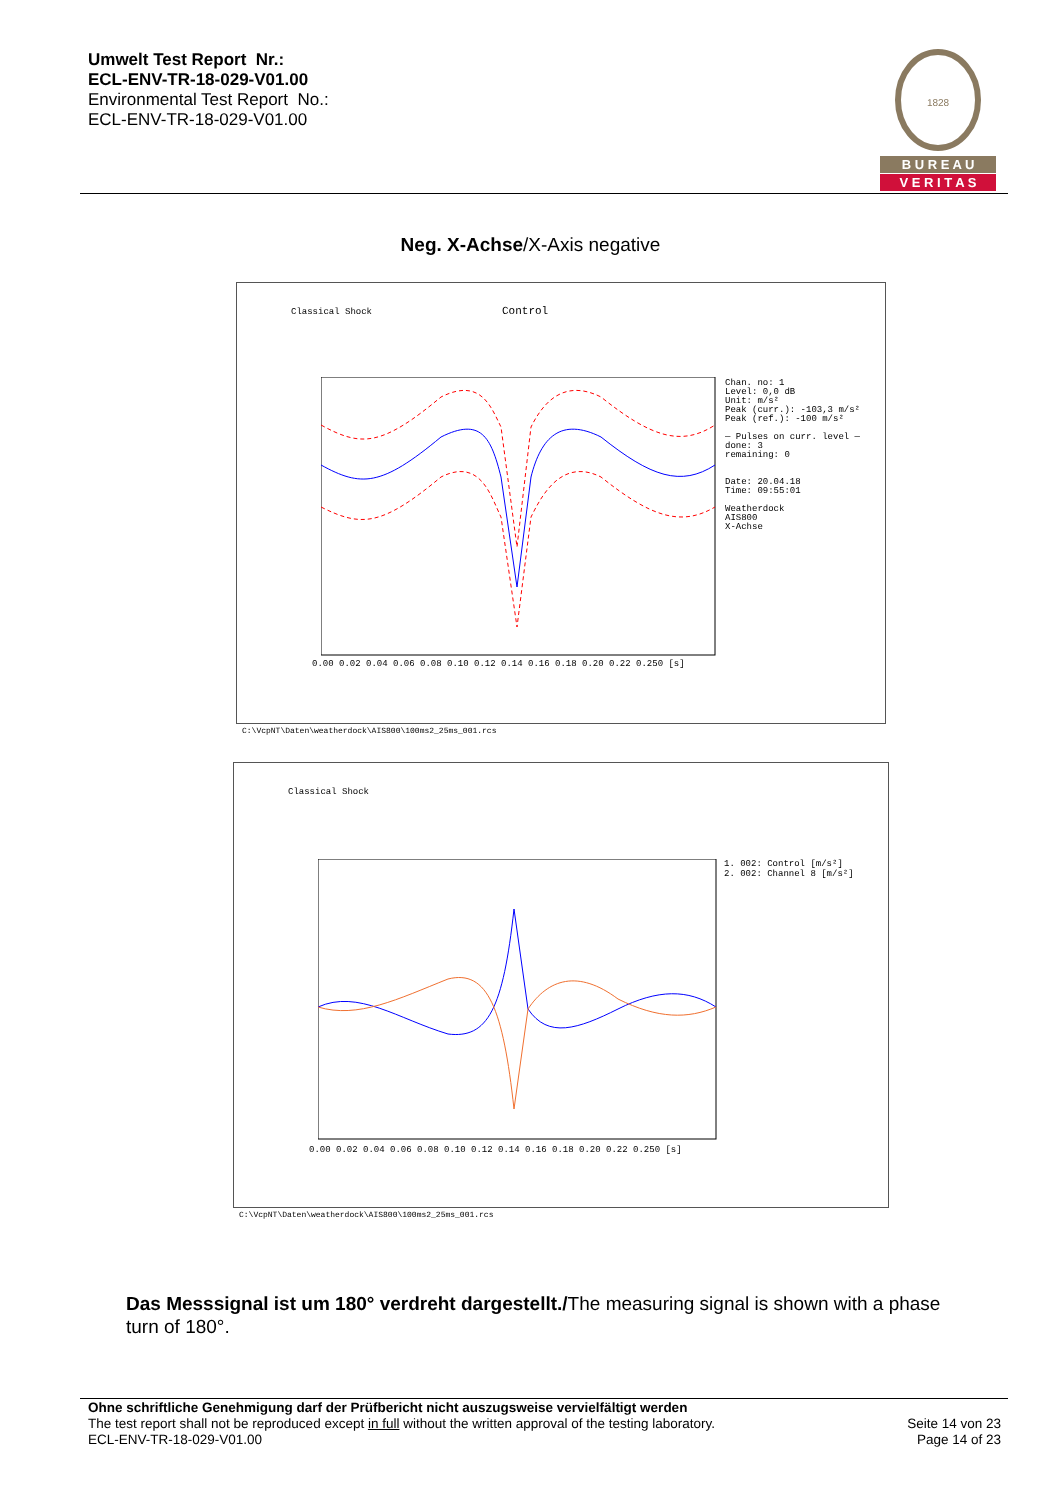Umwelt Test Report Nr.:
ECL-ENV-TR-18-029-V01.00
Environmental Test Report No.:
ECL-ENV-TR-18-029-V01.00
1828
B U R E A U
V E R I T A S
Neg. X-Achse/X-Axis negative
Classical Shock Control
Chan. no: 1
Level: 0,0 dB
Unit: m/s²
Peak (curr.): -103,3 m/s²
Peak (ref.): -100 m/s²
— Pulses on curr. level —
done: 3
remaining: 0
Date: 20.04.18
Time: 09:55:01
Weatherdock
AIS800
X-Achse
0.00 0.02 0.04 0.06 0.08 0.10 0.12 0.14 0.16 0.18 0.20 0.22 0.250 [s]
C:\VcpNT\Daten\weatherdock\AIS800\100ms2_25ms_001.rcs
Classical Shock
1. 002: Control [m/s²]
2. 002: Channel 8 [m/s²]
0.00 0.02 0.04 0.06 0.08 0.10 0.12 0.14 0.16 0.18 0.20 0.22 0.250 [s]
C:\VcpNT\Daten\weatherdock\AIS800\100ms2_25ms_001.rcs
Das Messsignal ist um 180° verdreht dargestellt./The measuring signal is shown with a phase turn of 180°.
Ohne schriftliche Genehmigung darf der Prüfbericht nicht auszugsweise vervielfältigt werden
The test report shall not be reproduced except in full without the written approval of the testing laboratory.
ECL-ENV-TR-18-029-V01.00
Seite 14 von 23
Page 14 of 23